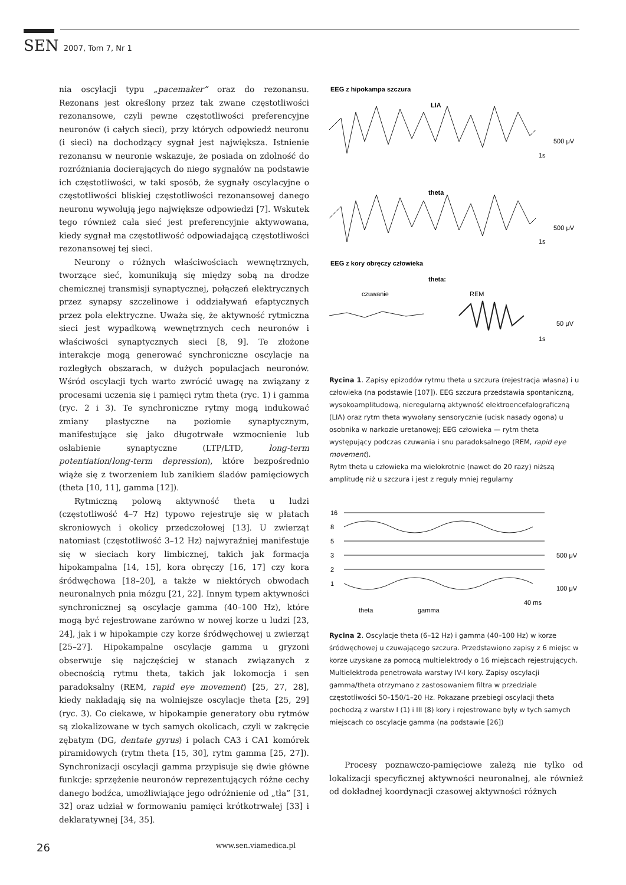SEN 2007, Tom 7, Nr 1
nia oscylacji typu „pacemaker” oraz do rezonansu. Rezonans jest określony przez tak zwane częstotliwości rezonansowe, czyli pewne częstotliwości preferencyjne neuronów (i całych sieci), przy których odpowiedź neuronu (i sieci) na dochodzący sygnał jest największa. Istnienie rezonansu w neuronie wskazuje, że posiada on zdolność do rozróżniania docierających do niego sygnałów na podstawie ich częstotliwości, w taki sposób, że sygnały oscylacyjne o częstotliwości bliskiej częstotliwości rezonansowej danego neuronu wywołują jego największe odpowiedzi [7]. Wskutek tego również cała sieć jest preferencyjnie aktywowana, kiedy sygnał ma częstotliwość odpowiadającą częstotliwości rezonansowej tej sieci.
Neurony o różnych właściwościach wewnętrznych, tworzące sieć, komunikują się między sobą na drodze chemicznej transmisji synaptycznej, połączeń elektrycznych przez synapsy szczelinowe i oddziaływań efaptycznych przez pola elektryczne. Uważa się, że aktywność rytmiczna sieci jest wypadkową wewnętrznych cech neuronów i właściwości synaptycznych sieci [8, 9]. Te złożone interakcje mogą generować synchroniczne oscylacje na rozległych obszarach, w dużych populacjach neuronów. Wśród oscylacji tych warto zwrócić uwagę na związany z procesami uczenia się i pamięci rytm theta (ryc. 1) i gamma (ryc. 2 i 3). Te synchroniczne rytmy mogą indukować zmiany plastyczne na poziomie synaptycznym, manifestujące się jako długotrwałe wzmocnienie lub osłabienie synaptyczne (LTP/LTD, long-term potentiation/long-term depression), które bezpośrednio wiąże się z tworzeniem lub zanikiem śladów pamięciowych (theta [10, 11], gamma [12]).
Rytmiczną polową aktywność theta u ludzi (częstotliwość 4–7 Hz) typowo rejestruje się w płatach skroniowych i okolicy przedczołowej [13]. U zwierząt natomiast (częstotliwość 3–12 Hz) najwyraźniej manifestuje się w sieciach kory limbicznej, takich jak formacja hipokampalna [14, 15], kora obręczy [16, 17] czy kora śródwęchowa [18–20], a także w niektórych obwodach neuronalnych pnia mózgu [21, 22]. Innym typem aktywności synchronicznej są oscylacje gamma (40–100 Hz), które mogą być rejestrowane zarówno w nowej korze u ludzi [23, 24], jak i w hipokampie czy korze śródwęchowej u zwierząt [25–27]. Hipokampalne oscylacje gamma u gryzoni obserwuje się najczęściej w stanach związanych z obecnością rytmu theta, takich jak lokomocja i sen paradoksalny (REM, rapid eye movement) [25, 27, 28], kiedy nakładają się na wolniejsze oscylacje theta [25, 29] (ryc. 3). Co ciekawe, w hipokampie generatory obu rytmów są zlokalizowane w tych samych okolicach, czyli w zakręcie zębatym (DG, dentate gyrus) i polach CA3 i CA1 komórek piramidowych (rytm theta [15, 30], rytm gamma [25, 27]). Synchronizacji oscylacji gamma przypisuje się dwie główne funkcje: sprzężenie neuronów reprezentujących różne cechy danego bodźca, umożliwiające jego odróżnienie od „tła” [31, 32] oraz udział w formowaniu pamięci krótkotrwałej [33] i deklaratywnej [34, 35].
EEG z hipokampa szczura
LIA
500 μV
1s
theta
500 μV
1s
EEG z kory obręczy człowieka
theta:
czuwanie
REM
50 μV
1s
Rycina 1. Zapisy epizodów rytmu theta u szczura (rejestracja własna) i u człowieka (na podstawie [107]). EEG szczura przedstawia spontaniczną, wysokoamplitudową, nieregularną aktywność elektroencefalograficzną (LIA) oraz rytm theta wywołany sensorycznie (ucisk nasady ogona) u osobnika w narkozie uretanowej; EEG człowieka — rytm theta występujący podczas czuwania i snu paradoksalnego (REM, rapid eye movement).
Rytm theta u człowieka ma wielokrotnie (nawet do 20 razy) niższą amplitudę niż u szczura i jest z reguły mniej regularny
16
8
5
3
2
1
500 μV
100 μV
40 ms
theta
gamma
Rycina 2. Oscylacje theta (6–12 Hz) i gamma (40–100 Hz) w korze śródwęchowej u czuwającego szczura. Przedstawiono zapisy z 6 miejsc w korze uzyskane za pomocą multielektrody o 16 miejscach rejestrujących. Multielektroda penetrowała warstwy IV-I kory. Zapisy oscylacji gamma/theta otrzymano z zastosowaniem filtra w przedziale częstotliwości 50–150/1–20 Hz. Pokazane przebiegi oscylacji theta pochodzą z warstw I (1) i III (8) kory i rejestrowane były w tych samych miejscach co oscylacje gamma (na podstawie [26])
Procesy poznawczo-pamięciowe zależą nie tylko od lokalizacji specyficznej aktywności neuronalnej, ale również od dokładnej koordynacji czasowej aktywności różnych
26 www.sen.viamedica.pl